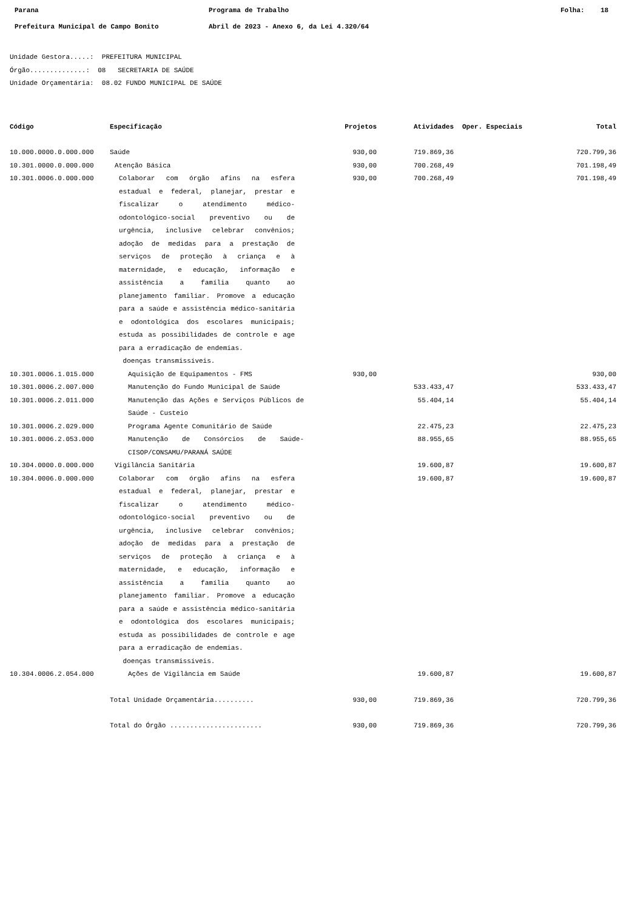Parana Programa de Trabalho Folha: 18
Prefeitura Municipal de Campo Bonito Abril de 2023 - Anexo 6, da Lei 4.320/64
Unidade Gestora.....: PREFEITURA MUNICIPAL
Órgão..............: 08 SECRETARIA DE SAÚDE
Unidade Orçamentária: 08.02 FUNDO MUNICIPAL DE SAÚDE
| Código | Especificação | Projetos | Atividades | Oper. Especiais | Total |
| --- | --- | --- | --- | --- | --- |
| 10.000.0000.0.000.000 | Saúde | 930,00 | 719.869,36 | | 720.799,36 |
| 10.301.0000.0.000.000 | Atenção Básica | 930,00 | 700.268,49 | | 701.198,49 |
| 10.301.0006.0.000.000 | Colaborar com órgão afins na esfera estadual e federal, planejar, prestar e fiscalizar o atendimento médico-odontológico-social preventivo ou de urgência, inclusive celebrar convênios; adoção de medidas para a prestação de serviços de proteção à criança e à maternidade, e educação, informação e assistência a família quanto ao planejamento familiar. Promove a educação para a saúde e assistência médico-sanitária e odontológica dos escolares municipais; estuda as possibilidades de controle e age para a erradicação de endemias. doenças transmissíveis. | 930,00 | 700.268,49 | | 701.198,49 |
| 10.301.0006.1.015.000 | Aquisição de Equipamentos - FMS | 930,00 | | | 930,00 |
| 10.301.0006.2.007.000 | Manutenção do Fundo Municipal de Saúde | | 533.433,47 | | 533.433,47 |
| 10.301.0006.2.011.000 | Manutenção das Ações e Serviços Públicos de Saúde - Custeio | | 55.404,14 | | 55.404,14 |
| 10.301.0006.2.029.000 | Programa Agente Comunitário de Saúde | | 22.475,23 | | 22.475,23 |
| 10.301.0006.2.053.000 | Manutenção de Consórcios de Saúde-CISOP/CONSAMU/PARANÁ SAÚDE | | 88.955,65 | | 88.955,65 |
| 10.304.0000.0.000.000 | Vigilância Sanitária | | 19.600,87 | | 19.600,87 |
| 10.304.0006.0.000.000 | Colaborar com órgão afins na esfera estadual e federal, planejar, prestar e fiscalizar o atendimento médico-odontológico-social preventivo ou de urgência, inclusive celebrar convênios; adoção de medidas para a prestação de serviços de proteção à criança e à maternidade, e educação, informação e assistência a família quanto ao planejamento familiar. Promove a educação para a saúde e assistência médico-sanitária e odontológica dos escolares municipais; estuda as possibilidades de controle e age para a erradicação de endemias. doenças transmissíveis. | | 19.600,87 | | 19.600,87 |
| 10.304.0006.2.054.000 | Ações de Vigilância em Saúde | | 19.600,87 | | 19.600,87 |
| | Total Unidade Orçamentária.......... | 930,00 | 719.869,36 | | 720.799,36 |
| | Total do Órgão ....................... | 930,00 | 719.869,36 | | 720.799,36 |